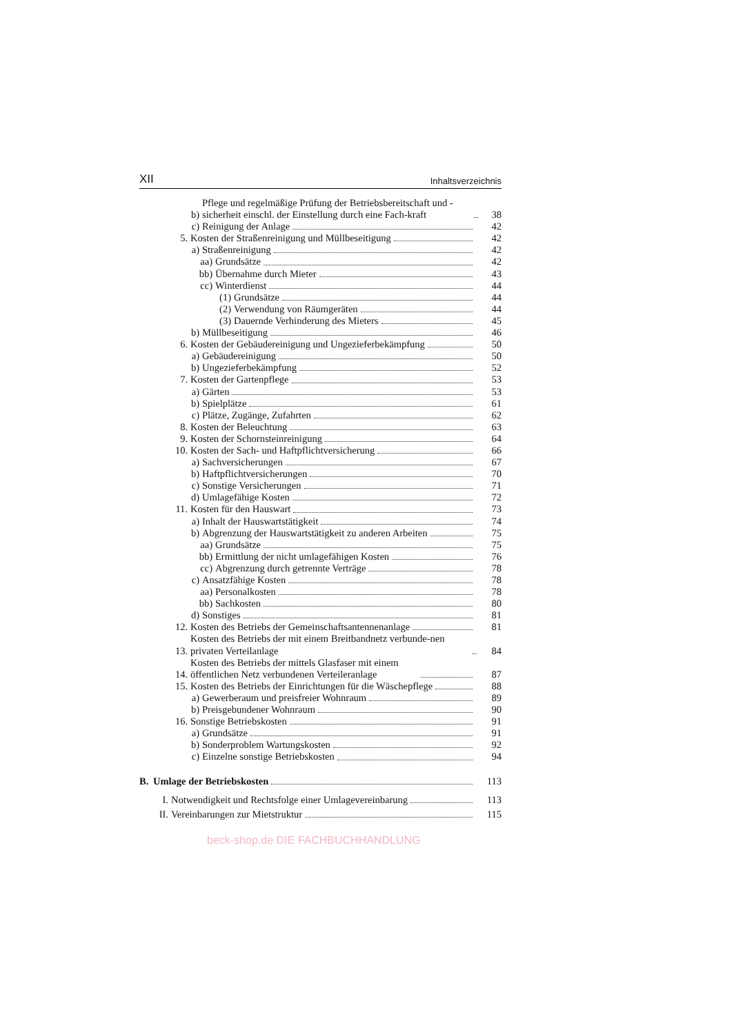XII Inhaltsverzeichnis
| b) Pflege und regelmäßige Prüfung der Betriebsbereitschaft und -sicherheit einschl. der Einstellung durch eine Fach-kraft | 38 |
| c) Reinigung der Anlage | 42 |
| 5. Kosten der Straßenreinigung und Müllbeseitigung | 42 |
| a) Straßenreinigung | 42 |
| aa) Grundsätze | 42 |
| bb) Übernahme durch Mieter | 43 |
| cc) Winterdienst | 44 |
| (1) Grundsätze | 44 |
| (2) Verwendung von Räumgeräten | 44 |
| (3) Dauernde Verhinderung des Mieters | 45 |
| b) Müllbeseitigung | 46 |
| 6. Kosten der Gebäudereinigung und Ungezieferbekämpfung | 50 |
| a) Gebäudereinigung | 50 |
| b) Ungezieferbekämpfung | 52 |
| 7. Kosten der Gartenpflege | 53 |
| a) Gärten | 53 |
| b) Spielplätze | 61 |
| c) Plätze, Zugänge, Zufahrten | 62 |
| 8. Kosten der Beleuchtung | 63 |
| 9. Kosten der Schornsteinreinigung | 64 |
| 10. Kosten der Sach- und Haftpflichtversicherung | 66 |
| a) Sachversicherungen | 67 |
| b) Haftpflichtversicherungen | 70 |
| c) Sonstige Versicherungen | 71 |
| d) Umlagefähige Kosten | 72 |
| 11. Kosten für den Hauswart | 73 |
| a) Inhalt der Hauswartstätigkeit | 74 |
| b) Abgrenzung der Hauswartstätigkeit zu anderen Arbeiten | 75 |
| aa) Grundsätze | 75 |
| bb) Ermittlung der nicht umlagefähigen Kosten | 76 |
| cc) Abgrenzung durch getrennte Verträge | 78 |
| c) Ansatzfähige Kosten | 78 |
| aa) Personalkosten | 78 |
| bb) Sachkosten | 80 |
| d) Sonstiges | 81 |
| 12. Kosten des Betriebs der Gemeinschaftsantennenanlage | 81 |
| 13. Kosten des Betriebs der mit einem Breitbandnetz verbunde-nen privaten Verteilanlage | 84 |
| 14. Kosten des Betriebs der mittels Glasfaser mit einem öffentlichen Netz verbundenen Verteileranlage | 87 |
| 15. Kosten des Betriebs der Einrichtungen für die Wäschepflege | 88 |
| a) Gewerberaum und preisfreier Wohnraum | 89 |
| b) Preisgebundener Wohnraum | 90 |
| 16. Sonstige Betriebskosten | 91 |
| a) Grundsätze | 91 |
| b) Sonderproblem Wartungskosten | 92 |
| c) Einzelne sonstige Betriebskosten | 94 |
| B. Umlage der Betriebskosten | 113 |
| I. Notwendigkeit und Rechtsfolge einer Umlagevereinbarung | 113 |
| II. Vereinbarungen zur Mietstruktur | 115 |
beck-shop.de DIE FACHBUCHHANDLUNG